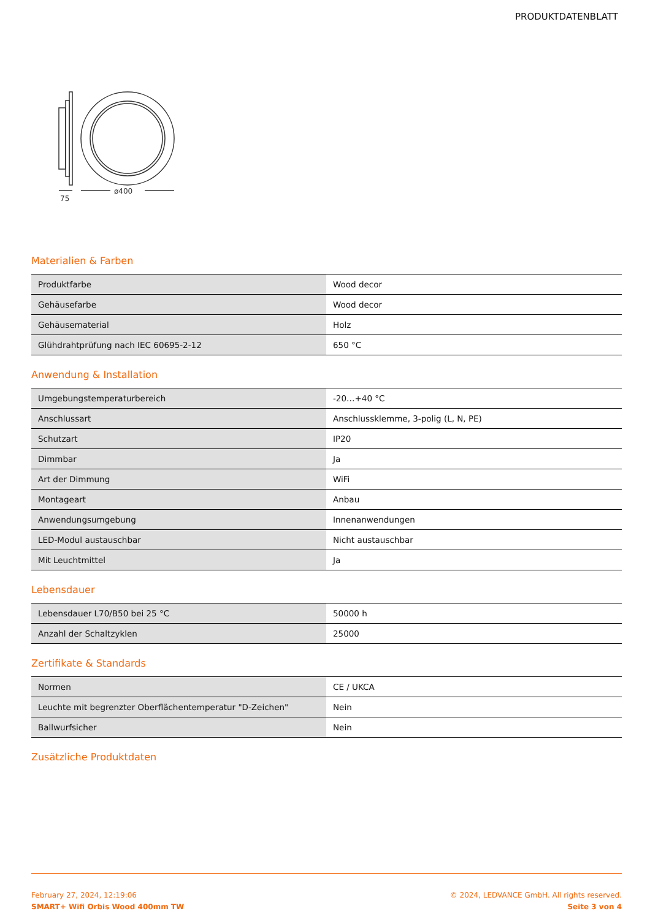PRODUKTDATENBLATT
ø400
75
Materialien & Farben
| Produktfarbe | Wood decor |
| Gehäusefarbe | Wood decor |
| Gehäusematerial | Holz |
| Glühdrahtprüfung nach IEC 60695-2-12 | 650 °C |
Anwendung & Installation
| Umgebungstemperaturbereich | -20…+40 °C |
| Anschlussart | Anschlussklemme, 3-polig (L, N, PE) |
| Schutzart | IP20 |
| Dimmbar | Ja |
| Art der Dimmung | WiFi |
| Montageart | Anbau |
| Anwendungsumgebung | Innenanwendungen |
| LED-Modul austauschbar | Nicht austauschbar |
| Mit Leuchtmittel | Ja |
Lebensdauer
| Lebensdauer L70/B50 bei 25 °C | 50000 h |
| Anzahl der Schaltzyklen | 25000 |
Zertifikate & Standards
| Normen | CE / UKCA |
| Leuchte mit begrenzter Oberflächentemperatur "D-Zeichen" | Nein |
| Ballwurfsicher | Nein |
Zusätzliche Produktdaten
February 27, 2024, 12:19:06
SMART+ Wifi Orbis Wood 400mm TW
© 2024, LEDVANCE GmbH. All rights reserved.
Seite 3 von 4